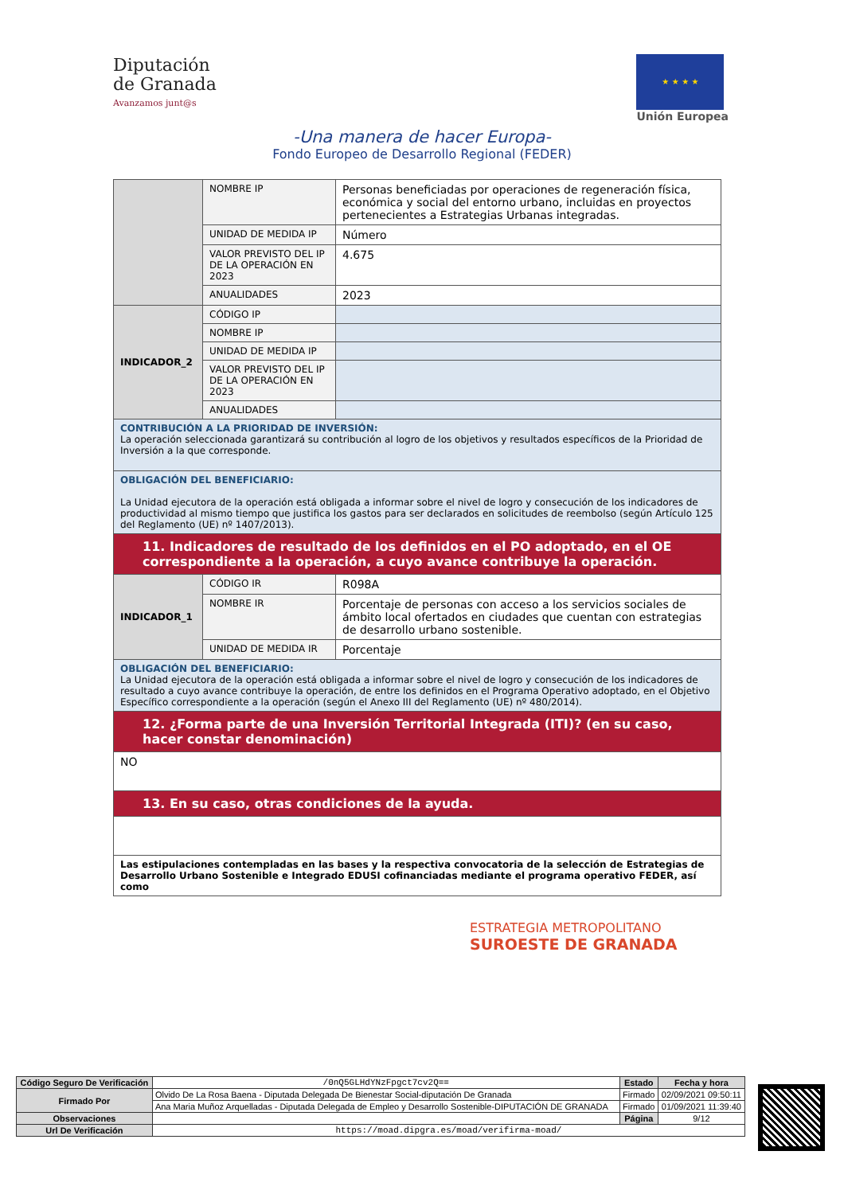Diputación
de Granada
Avanzamos junt@s
★ ★ ★ ★
Unión Europea
-Una manera de hacer Europa-
Fondo Europeo de Desarrollo Regional (FEDER)
| | NOMBRE IP | Personas beneficiadas por operaciones de regeneración física, económica y social del entorno urbano, incluidas en proyectos pertenecientes a Estrategias Urbanas integradas. |
| | UNIDAD DE MEDIDA IP | Número |
| | VALOR PREVISTO DEL IP DE LA OPERACIÓN EN 2023 | 4.675 |
| | ANUALIDADES | 2023 |
| INDICADOR_2 | CÓDIGO IP | |
| | NOMBRE IP | |
| | UNIDAD DE MEDIDA IP | |
| | VALOR PREVISTO DEL IP DE LA OPERACIÓN EN 2023 | |
| | ANUALIDADES | |
| CONTRIBUCIÓN A LA PRIORIDAD DE INVERSIÓN: La operación seleccionada garantizará su contribución al logro de los objetivos y resultados específicos de la Prioridad de Inversión a la que corresponde. | | |
| OBLIGACIÓN DEL BENEFICIARIO: La Unidad ejecutora de la operación está obligada a informar sobre el nivel de logro y consecución de los indicadores de productividad al mismo tiempo que justifica los gastos para ser declarados en solicitudes de reembolso (según Artículo 125 del Reglamento (UE) nº 1407/2013). | | |
| 11. Indicadores de resultado de los definidos en el PO adoptado, en el OE correspondiente a la operación, a cuyo avance contribuye la operación. | | |
| INDICADOR_1 | CÓDIGO IR | R098A |
| | NOMBRE IR | Porcentaje de personas con acceso a los servicios sociales de ámbito local ofertados en ciudades que cuentan con estrategias de desarrollo urbano sostenible. |
| | UNIDAD DE MEDIDA IR | Porcentaje |
| OBLIGACIÓN DEL BENEFICIARIO: La Unidad ejecutora de la operación está obligada a informar sobre el nivel de logro y consecución de los indicadores de resultado a cuyo avance contribuye la operación, de entre los definidos en el Programa Operativo adoptado, en el Objetivo Específico correspondiente a la operación (según el Anexo III del Reglamento (UE) nº 480/2014). | | |
| 12. ¿Forma parte de una Inversión Territorial Integrada (ITI)? (en su caso, hacer constar denominación) | | |
| NO | | |
| 13. En su caso, otras condiciones de la ayuda. | | |
| Las estipulaciones contempladas en las bases y la respectiva convocatoria de la selección de Estrategias de Desarrollo Urbano Sostenible e Integrado EDUSI cofinanciadas mediante el programa operativo FEDER, así como | | |
ESTRATEGIA METROPOLITANO
SUROESTE DE GRANADA
| Código Seguro De Verificación | /0nQ5GLHdYNzFpgct7cv2Q== | Estado | Fecha y hora |
| Firmado Por | Olvido De La Rosa Baena - Diputada Delegada De Bienestar Social-diputación De Granada | Firmado | 02/09/2021 09:50:11 |
| | Ana Maria Muñoz Arquelladas - Diputada Delegada de Empleo y Desarrollo Sostenible-DIPUTACIÓN DE GRANADA | Firmado | 01/09/2021 11:39:40 |
| Observaciones | | Página | 9/12 |
| Url De Verificación | https://moad.dipgra.es/moad/verifirma-moad/ | | |